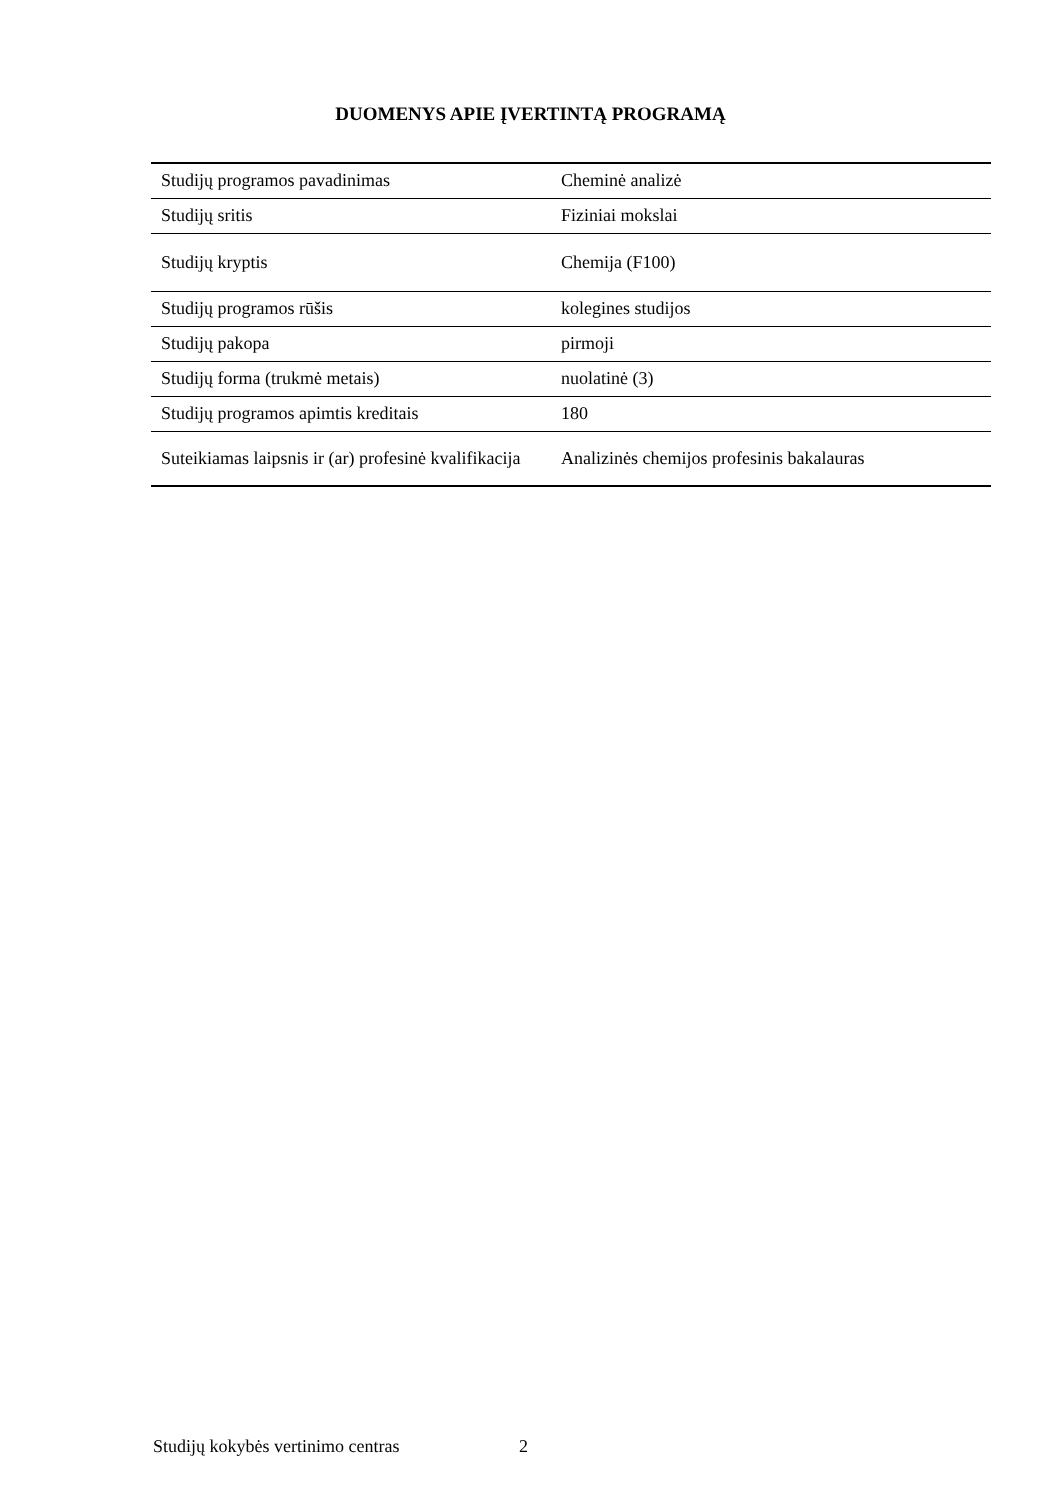DUOMENYS APIE ĮVERTINTĄ PROGRAMĄ
| Studijų programos pavadinimas | Cheminė analizė |
| Studijų sritis | Fiziniai mokslai |
| Studijų kryptis | Chemija (F100) |
| Studijų programos rūšis | kolegines studijos |
| Studijų pakopa | pirmoji |
| Studijų forma (trukmė metais) | nuolatinė (3) |
| Studijų programos apimtis kreditais | 180 |
| Suteikiamas laipsnis ir (ar) profesinė kvalifikacija | Analizinės chemijos profesinis bakalauras |
Studijų kokybės vertinimo centras 2